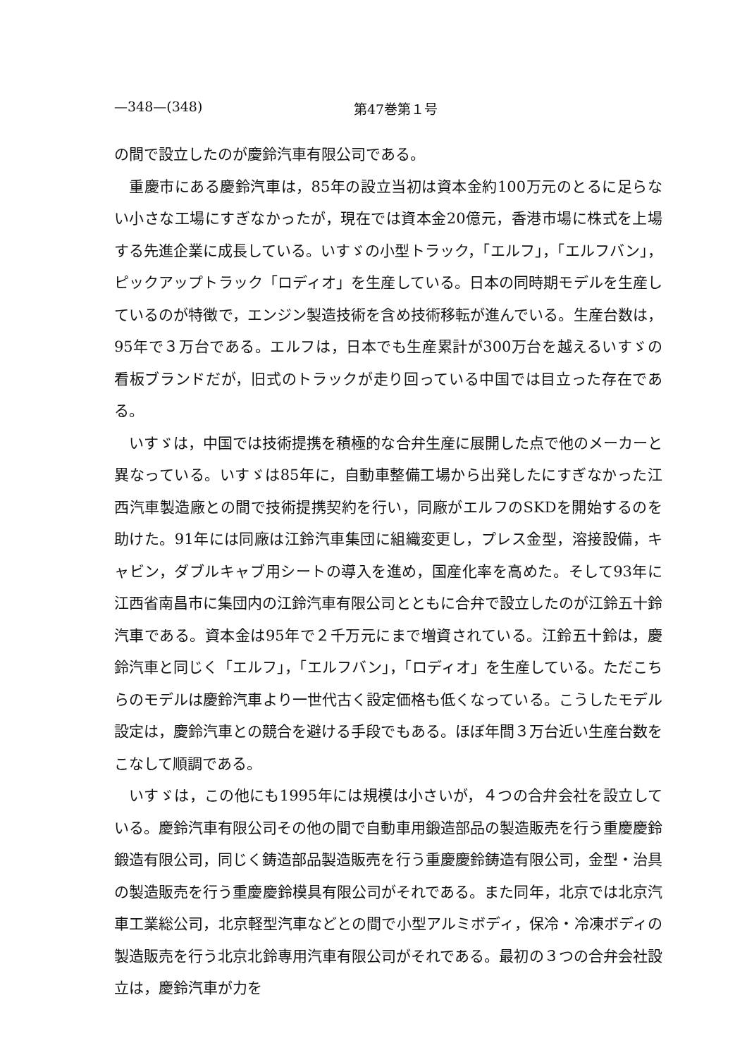—348—(348) 第47巻第１号
の間で設立したのが慶鈴汽車有限公司である。
重慶市にある慶鈴汽車は，85年の設立当初は資本金約100万元のとるに足らない小さな工場にすぎなかったが，現在では資本金20億元，香港市場に株式を上場する先進企業に成長している。いすゞの小型トラック，「エルフ」，「エルフバン」，ピックアップトラック「ロディオ」を生産している。日本の同時期モデルを生産しているのが特徴で，エンジン製造技術を含め技術移転が進んでいる。生産台数は，95年で３万台である。エルフは，日本でも生産累計が300万台を越えるいすゞの看板ブランドだが，旧式のトラックが走り回っている中国では目立った存在である。
いすゞは，中国では技術提携を積極的な合弁生産に展開した点で他のメーカーと異なっている。いすゞは85年に，自動車整備工場から出発したにすぎなかった江西汽車製造廠との間で技術提携契約を行い，同廠がエルフのSKDを開始するのを助けた。91年には同廠は江鈴汽車集団に組織変更し，プレス金型，溶接設備，キャビン，ダブルキャブ用シートの導入を進め，国産化率を高めた。そして93年に江西省南昌市に集団内の江鈴汽車有限公司とともに合弁で設立したのが江鈴五十鈴汽車である。資本金は95年で２千万元にまで増資されている。江鈴五十鈴は，慶鈴汽車と同じく「エルフ」，「エルフバン」，「ロディオ」を生産している。ただこちらのモデルは慶鈴汽車より一世代古く設定価格も低くなっている。こうしたモデル設定は，慶鈴汽車との競合を避ける手段でもある。ほぼ年間３万台近い生産台数をこなして順調である。
いすゞは，この他にも1995年には規模は小さいが，４つの合弁会社を設立している。慶鈴汽車有限公司その他の間で自動車用鍛造部品の製造販売を行う重慶慶鈴鍛造有限公司，同じく鋳造部品製造販売を行う重慶慶鈴鋳造有限公司，金型・治具の製造販売を行う重慶慶鈴模具有限公司がそれである。また同年，北京では北京汽車工業総公司，北京軽型汽車などとの間で小型アルミボディ，保冷・冷凍ボディの製造販売を行う北京北鈴専用汽車有限公司がそれである。最初の３つの合弁会社設立は，慶鈴汽車が力を